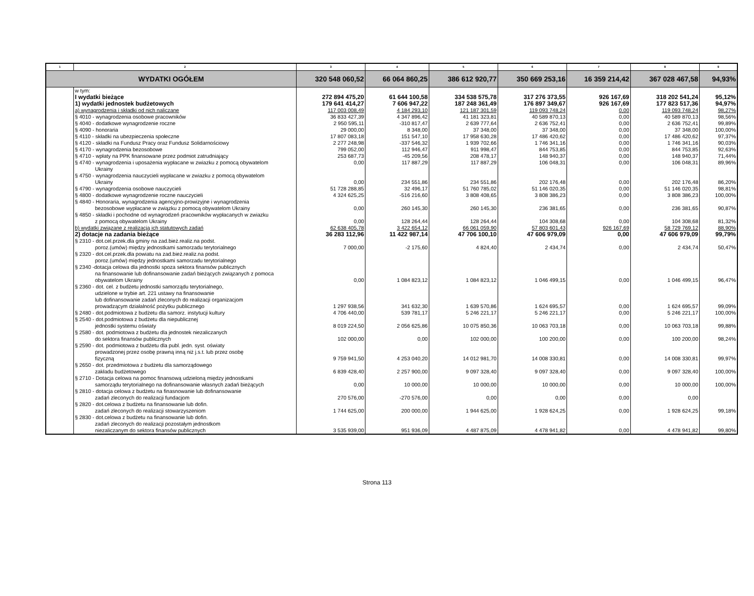| 1 | 2 | 3 | 4 | 5 | 6 | 7 | 8 | 9 |
| --- | --- | --- | --- | --- | --- | --- | --- | --- |
| WYDATKI OGÓŁEM | | 320 548 060,52 | 66 064 860,25 | 386 612 920,77 | 350 669 253,16 | 16 359 214,42 | 367 028 467,58 | 94,93% |
| | w tym: | | | | | | | |
| | I wydatki bieżące | 272 894 475,20 | 61 644 100,58 | 334 538 575,78 | 317 276 373,55 | 926 167,69 | 318 202 541,24 | 95,12% |
| | 1) wydatki jednostek budżetowych | 179 641 414,27 | 7 606 947,22 | 187 248 361,49 | 176 897 349,67 | 926 167,69 | 177 823 517,36 | 94,97% |
| | a) wynagrodzenia i składki od nich naliczane | 117 003 008,49 | 4 184 293,10 | 121 187 301,59 | 119 093 748,24 | 0,00 | 119 093 748,24 | 98,27% |
| | § 4010 - wynagrodzenia osobowe pracowników | 36 833 427,39 | 4 347 896,42 | 41 181 323,81 | 40 589 870,13 | 0,00 | 40 589 870,13 | 98,56% |
| | § 4040 - dodatkowe wynagrodzenie roczne | 2 950 595,11 | -310 817,47 | 2 639 777,64 | 2 636 752,41 | 0,00 | 2 636 752,41 | 99,89% |
| | § 4090 - honoraria | 29 000,00 | 8 348,00 | 37 348,00 | 37 348,00 | 0,00 | 37 348,00 | 100,00% |
| | § 4110 - składki na ubezpieczenia społeczne | 17 807 083,18 | 151 547,10 | 17 958 630,28 | 17 486 420,62 | 0,00 | 17 486 420,62 | 97,37% |
| | § 4120 - składki na Fundusz Pracy oraz Fundusz Solidarnościowy | 2 277 248,98 | -337 546,32 | 1 939 702,66 | 1 746 341,16 | 0,00 | 1 746 341,16 | 90,03% |
| | § 4170 - wynagrodzenia bezosobowe | 799 052,00 | 112 946,47 | 911 998,47 | 844 753,85 | 0,00 | 844 753,85 | 92,63% |
| | § 4710 - wpłaty na PPK finansowane przez podmiot zatrudniający | 253 687,73 | -45 209,56 | 208 478,17 | 148 940,37 | 0,00 | 148 940,37 | 71,44% |
| | § 4740 - wynagrodzenia i uposażenia wypłacane w zwiazku z pomocą obywatelom Ukrainy | 0,00 | 117 887,29 | 117 887,29 | 106 048,31 | 0,00 | 106 048,31 | 89,96% |
| | § 4750 - wynagrodzenia nauczycieli wypłacane w zwiazku z pomocą obywatelom Ukrainy | 0,00 | 234 551,86 | 234 551,86 | 202 176,48 | 0,00 | 202 176,48 | 86,20% |
| | § 4790 - wynagrodzenia osobowe nauczycieli | 51 728 288,85 | 32 496,17 | 51 760 785,02 | 51 146 020,35 | 0,00 | 51 146 020,35 | 98,81% |
| | § 4800 - dodatkowe wynagrodzenie roczne nauczycieli | 4 324 625,25 | -516 216,60 | 3 808 408,65 | 3 808 386,23 | 0,00 | 3 808 386,23 | 100,00% |
| | § 4840 - Honoraria, wynagrodzenia agencyjno-prowizyjne i wynagrodzenia bezosobowe wypłacane w związku z pomocą obywatelom Ukrainy | 0,00 | 260 145,30 | 260 145,30 | 236 381,65 | 0,00 | 236 381,65 | 90,87% |
| | § 4850 - składki i pochodne od wynagrodzeń pracowników wypłacanych w zwiazku z pomocą obywatelom Ukrainy | 0,00 | 128 264,44 | 128 264,44 | 104 308,68 | 0,00 | 104 308,68 | 81,32% |
| | b) wydatki związane z realizacją ich statutowych zadań | 62 638 405,78 | 3 422 654,12 | 66 061 059,90 | 57 803 601,43 | 926 167,69 | 58 729 769,12 | 88,90% |
| | 2) dotacje na zadania bieżące | 36 283 112,96 | 11 422 987,14 | 47 706 100,10 | 47 606 979,09 | 0,00 | 47 606 979,09 | 99,79% |
| | § 2310 - dot.cel.przek.dla gminy na zad.bież.realiz.na podst. poroz.(umów) między jednostkami samorzadu terytorialnego | 7 000,00 | -2 175,60 | 4 824,40 | 2 434,74 | 0,00 | 2 434,74 | 50,47% |
| | § 2320 - dot.cel.przek.dla powiatu na zad.bież.realiz.na podst. poroz.(umów) między jednostkami samorzadu terytorialnego | | | | | | | |
| | § 2340 -dotacja celowa dla jednostki spoza sektora finansów publicznych na finansowanie lub dofinansowanie zadań bieżących związanych z pomoca obywatelom Ukrainy | 0,00 | 1 084 823,12 | 1 084 823,12 | 1 046 499,15 | 0,00 | 1 046 499,15 | 96,47% |
| | § 2360 - dot. cel. z budżetu jednostki samorządu terytorialnego, udzielone w trybie art. 221 ustawy na finansowanie lub dofinansowanie zadań zleconych do realizacji organizacjom prowadzącym działalność pożytku publicznego | 1 297 938,56 | 341 632,30 | 1 639 570,86 | 1 624 695,57 | 0,00 | 1 624 695,57 | 99,09% |
| | § 2480 - dot.podmiotowa z budżetu dla samorz. instytucji kultury | 4 706 440,00 | 539 781,17 | 5 246 221,17 | 5 246 221,17 | 0,00 | 5 246 221,17 | 100,00% |
| | § 2540 - dot.podmiotowa z budżetu dla niepublicznej jednostki systemu oświaty | 8 019 224,50 | 2 056 625,86 | 10 075 850,36 | 10 063 703,18 | 0,00 | 10 063 703,18 | 99,88% |
| | § 2580 - dot. podmiotowa z budżetu dla jednostek niezaliczanych do sektora finansów publicznych | 102 000,00 | 0,00 | 102 000,00 | 100 200,00 | 0,00 | 100 200,00 | 98,24% |
| | § 2590 - dot. podmiotowa z budżetu dla publ. jedn. syst. oświaty prowadzonej przez osobę prawną inną niż j.s.t. lub przez osobę fizyczną | 9 759 941,50 | 4 253 040,20 | 14 012 981,70 | 14 008 330,81 | 0,00 | 14 008 330,81 | 99,97% |
| | § 2650 - dot. przedmiotowa z budżetu dla samorządowego zakładu budżetowego | 6 839 428,40 | 2 257 900,00 | 9 097 328,40 | 9 097 328,40 | 0,00 | 9 097 328,40 | 100,00% |
| | § 2710 - Dotacja celowa na pomoc finansową udzieloną między jednostkami samorządu terytorialnego na dofinansowanie własnych zadań bieżących | 0,00 | 10 000,00 | 10 000,00 | 10 000,00 | 0,00 | 10 000,00 | 100,00% |
| | § 2810 - dotacja celowa z budżetu na finasnowanie lub dofinansowanie zadań zleconych do realizacji fundacjom | 270 576,00 | -270 576,00 | 0,00 | 0,00 | 0,00 | 0,00 | |
| | § 2820 - dot.celowa z budżetu na finansowanie lub dofin. zadań zleconych do realizacji stowarzyszeniom | 1 744 625,00 | 200 000,00 | 1 944 625,00 | 1 928 624,25 | 0,00 | 1 928 624,25 | 99,18% |
| | § 2830 - dot.celowa z budżetu na finansowanie lub dofin. zadań zleconych do realizacji pozostałym jednostkom niezaliczanym do sektora finansów publicznych | 3 535 939,00 | 951 936,09 | 4 487 875,09 | 4 478 941,82 | 0,00 | 4 478 941,82 | 99,80% |
Strona 113